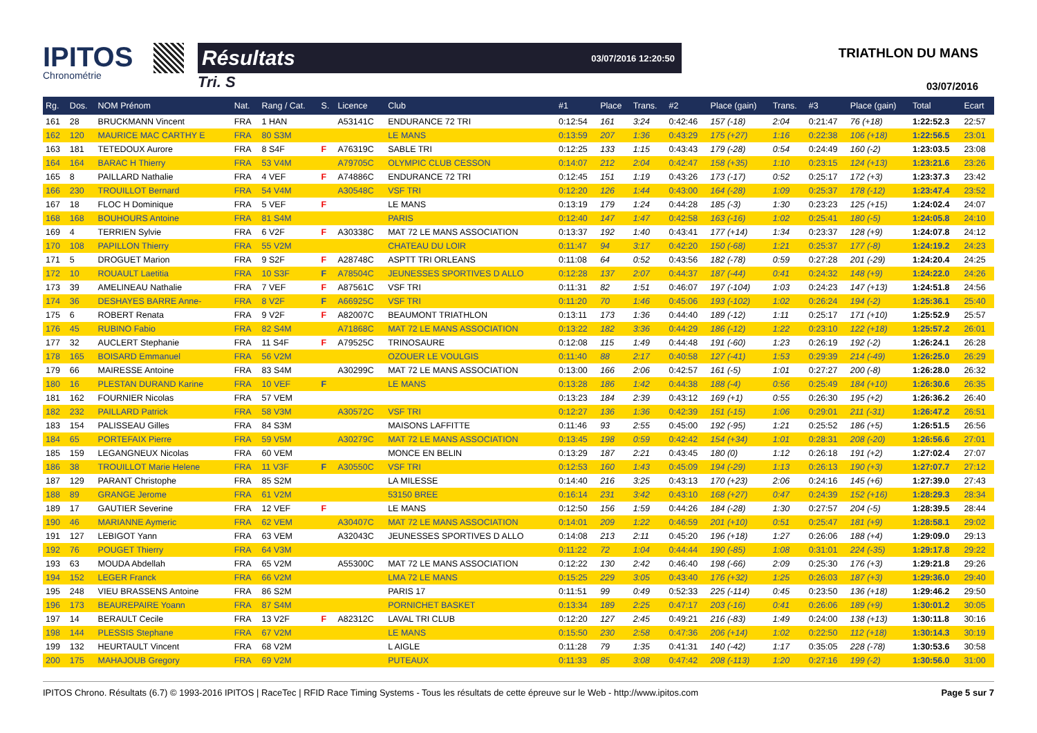IPITOS
Chronométrie
Résultats 03/07/2016 12:20:50
Tri. S
TRIATHLON DU MANS
03/07/2016
| Rg. | Dos. | NOM Prénom | Nat. | Rang / Cat. | S. | Licence | Club | #1 | Place | Trans. | #2 | Place (gain) | Trans. | #3 | Place (gain) | Total | Ecart |
| --- | --- | --- | --- | --- | --- | --- | --- | --- | --- | --- | --- | --- | --- | --- | --- | --- | --- |
| 161 | 28 | BRUCKMANN Vincent | FRA | 1 HAN | | A53141C | ENDURANCE 72 TRI | 0:12:54 | 161 | 3:24 | 0:42:46 | 157 (-18) | 2:04 | 0:21:47 | 76 (+18) | 1:22:52.3 | 22:57 |
| 162 | 120 | MAURICE MAC CARTHY E | FRA | 80 S3M | | | LE MANS | 0:13:59 | 207 | 1:36 | 0:43:29 | 175 (+27) | 1:16 | 0:22:38 | 106 (+18) | 1:22:56.5 | 23:01 |
| 163 | 181 | TETEDOUX Aurore | FRA | 8 S4F | F | A76319C | SABLE TRI | 0:12:25 | 133 | 1:15 | 0:43:43 | 179 (-28) | 0:54 | 0:24:49 | 160 (-2) | 1:23:03.5 | 23:08 |
| 164 | 164 | BARAC H Thierry | FRA | 53 V4M | | A79705C | OLYMPIC CLUB CESSON | 0:14:07 | 212 | 2:04 | 0:42:47 | 158 (+35) | 1:10 | 0:23:15 | 124 (+13) | 1:23:21.6 | 23:26 |
| 165 | 8 | PAILLARD Nathalie | FRA | 4 VEF | F | A74886C | ENDURANCE 72 TRI | 0:12:45 | 151 | 1:19 | 0:43:26 | 173 (-17) | 0:52 | 0:25:17 | 172 (+3) | 1:23:37.3 | 23:42 |
| 166 | 230 | TROUILLOT Bernard | FRA | 54 V4M | | A30548C | VSF TRI | 0:12:20 | 126 | 1:44 | 0:43:00 | 164 (-28) | 1:09 | 0:25:37 | 178 (-12) | 1:23:47.4 | 23:52 |
| 167 | 18 | FLOC H Dominique | FRA | 5 VEF | F | | LE MANS | 0:13:19 | 179 | 1:24 | 0:44:28 | 185 (-3) | 1:30 | 0:23:23 | 125 (+15) | 1:24:02.4 | 24:07 |
| 168 | 168 | BOUHOURS Antoine | FRA | 81 S4M | | | PARIS | 0:12:40 | 147 | 1:47 | 0:42:58 | 163 (-16) | 1:02 | 0:25:41 | 180 (-5) | 1:24:05.8 | 24:10 |
| 169 | 4 | TERRIEN Sylvie | FRA | 6 V2F | F | A30338C | MAT 72 LE MANS ASSOCIATION | 0:13:37 | 192 | 1:40 | 0:43:41 | 177 (+14) | 1:34 | 0:23:37 | 128 (+9) | 1:24:07.8 | 24:12 |
| 170 | 108 | PAPILLON Thierry | FRA | 55 V2M | | | CHATEAU DU LOIR | 0:11:47 | 94 | 3:17 | 0:42:20 | 150 (-68) | 1:21 | 0:25:37 | 177 (-8) | 1:24:19.2 | 24:23 |
| 171 | 5 | DROGUET Marion | FRA | 9 S2F | F | A28748C | ASPTT TRI ORLEANS | 0:11:08 | 64 | 0:52 | 0:43:56 | 182 (-78) | 0:59 | 0:27:28 | 201 (-29) | 1:24:20.4 | 24:25 |
| 172 | 10 | ROUAULT Laetitia | FRA | 10 S3F | F | A78504C | JEUNESSES SPORTIVES D ALLO | 0:12:28 | 137 | 2:07 | 0:44:37 | 187 (-44) | 0:41 | 0:24:32 | 148 (+9) | 1:24:22.0 | 24:26 |
| 173 | 39 | AMELINEAU Nathalie | FRA | 7 VEF | F | A87561C | VSF TRI | 0:11:31 | 82 | 1:51 | 0:46:07 | 197 (-104) | 1:03 | 0:24:23 | 147 (+13) | 1:24:51.8 | 24:56 |
| 174 | 36 | DESHAYES BARRE Anne- | FRA | 8 V2F | F | A66925C | VSF TRI | 0:11:20 | 70 | 1:46 | 0:45:06 | 193 (-102) | 1:02 | 0:26:24 | 194 (-2) | 1:25:36.1 | 25:40 |
| 175 | 6 | ROBERT Renata | FRA | 9 V2F | F | A82007C | BEAUMONT TRIATHLON | 0:13:11 | 173 | 1:36 | 0:44:40 | 189 (-12) | 1:11 | 0:25:17 | 171 (+10) | 1:25:52.9 | 25:57 |
| 176 | 45 | RUBINO Fabio | FRA | 82 S4M | | A71868C | MAT 72 LE MANS ASSOCIATION | 0:13:22 | 182 | 3:36 | 0:44:29 | 186 (-12) | 1:22 | 0:23:10 | 122 (+18) | 1:25:57.2 | 26:01 |
| 177 | 32 | AUCLERT Stephanie | FRA | 11 S4F | F | A79525C | TRINOSAURE | 0:12:08 | 115 | 1:49 | 0:44:48 | 191 (-60) | 1:23 | 0:26:19 | 192 (-2) | 1:26:24.1 | 26:28 |
| 178 | 165 | BOISARD Emmanuel | FRA | 56 V2M | | | OZOUER LE VOULGIS | 0:11:40 | 88 | 2:17 | 0:40:58 | 127 (-41) | 1:53 | 0:29:39 | 214 (-49) | 1:26:25.0 | 26:29 |
| 179 | 66 | MAIRESSE Antoine | FRA | 83 S4M | | A30299C | MAT 72 LE MANS ASSOCIATION | 0:13:00 | 166 | 2:06 | 0:42:57 | 161 (-5) | 1:01 | 0:27:27 | 200 (-8) | 1:26:28.0 | 26:32 |
| 180 | 16 | PLESTAN DURAND Karine | FRA | 10 VEF | F | | LE MANS | 0:13:28 | 186 | 1:42 | 0:44:38 | 188 (-4) | 0:56 | 0:25:49 | 184 (+10) | 1:26:30.6 | 26:35 |
| 181 | 162 | FOURNIER Nicolas | FRA | 57 VEM | | | | 0:13:23 | 184 | 2:39 | 0:43:12 | 169 (+1) | 0:55 | 0:26:30 | 195 (+2) | 1:26:36.2 | 26:40 |
| 182 | 232 | PAILLARD Patrick | FRA | 58 V3M | | A30572C | VSF TRI | 0:12:27 | 136 | 1:36 | 0:42:39 | 151 (-15) | 1:06 | 0:29:01 | 211 (-31) | 1:26:47.2 | 26:51 |
| 183 | 154 | PALISSEAU Gilles | FRA | 84 S3M | | | MAISONS LAFFITTE | 0:11:46 | 93 | 2:55 | 0:45:00 | 192 (-95) | 1:21 | 0:25:52 | 186 (+5) | 1:26:51.5 | 26:56 |
| 184 | 65 | PORTEFAIX Pierre | FRA | 59 V5M | | A30279C | MAT 72 LE MANS ASSOCIATION | 0:13:45 | 198 | 0:59 | 0:42:42 | 154 (+34) | 1:01 | 0:28:31 | 208 (-20) | 1:26:56.6 | 27:01 |
| 185 | 159 | LEGANGNEUX Nicolas | FRA | 60 VEM | | | MONCE EN BELIN | 0:13:29 | 187 | 2:21 | 0:43:45 | 180 (0) | 1:12 | 0:26:18 | 191 (+2) | 1:27:02.4 | 27:07 |
| 186 | 38 | TROUILLOT Marie Helene | FRA | 11 V3F | F | A30550C | VSF TRI | 0:12:53 | 160 | 1:43 | 0:45:09 | 194 (-29) | 1:13 | 0:26:13 | 190 (+3) | 1:27:07.7 | 27:12 |
| 187 | 129 | PARANT Christophe | FRA | 85 S2M | | | LA MILESSE | 0:14:40 | 216 | 3:25 | 0:43:13 | 170 (+23) | 2:06 | 0:24:16 | 145 (+6) | 1:27:39.0 | 27:43 |
| 188 | 89 | GRANGE Jerome | FRA | 61 V2M | | | 53150 BREE | 0:16:14 | 231 | 3:42 | 0:43:10 | 168 (+27) | 0:47 | 0:24:39 | 152 (+16) | 1:28:29.3 | 28:34 |
| 189 | 17 | GAUTIER Severine | FRA | 12 VEF | F | | LE MANS | 0:12:50 | 156 | 1:59 | 0:44:26 | 184 (-28) | 1:30 | 0:27:57 | 204 (-5) | 1:28:39.5 | 28:44 |
| 190 | 46 | MARIANNE Aymeric | FRA | 62 VEM | | A30407C | MAT 72 LE MANS ASSOCIATION | 0:14:01 | 209 | 1:22 | 0:46:59 | 201 (+10) | 0:51 | 0:25:47 | 181 (+9) | 1:28:58.1 | 29:02 |
| 191 | 127 | LEBIGOT Yann | FRA | 63 VEM | | A32043C | JEUNESSES SPORTIVES D ALLO | 0:14:08 | 213 | 2:11 | 0:45:20 | 196 (+18) | 1:27 | 0:26:06 | 188 (+4) | 1:29:09.0 | 29:13 |
| 192 | 76 | POUGET Thierry | FRA | 64 V3M | | | | 0:11:22 | 72 | 1:04 | 0:44:44 | 190 (-85) | 1:08 | 0:31:01 | 224 (-35) | 1:29:17.8 | 29:22 |
| 193 | 63 | MOUDA Abdellah | FRA | 65 V2M | | A55300C | MAT 72 LE MANS ASSOCIATION | 0:12:22 | 130 | 2:42 | 0:46:40 | 198 (-66) | 2:09 | 0:25:30 | 176 (+3) | 1:29:21.8 | 29:26 |
| 194 | 152 | LEGER Franck | FRA | 66 V2M | | | LMA 72 LE MANS | 0:15:25 | 229 | 3:05 | 0:43:40 | 176 (+32) | 1:25 | 0:26:03 | 187 (+3) | 1:29:36.0 | 29:40 |
| 195 | 248 | VIEU BRASSENS Antoine | FRA | 86 S2M | | | PARIS 17 | 0:11:51 | 99 | 0:49 | 0:52:33 | 225 (-114) | 0:45 | 0:23:50 | 136 (+18) | 1:29:46.2 | 29:50 |
| 196 | 173 | BEAUREPAIRE Yoann | FRA | 87 S4M | | | PORNICHET BASKET | 0:13:34 | 189 | 2:25 | 0:47:17 | 203 (-16) | 0:41 | 0:26:06 | 189 (+9) | 1:30:01.2 | 30:05 |
| 197 | 14 | BERAULT Cecile | FRA | 13 V2F | F | A82312C | LAVAL TRI CLUB | 0:12:20 | 127 | 2:45 | 0:49:21 | 216 (-83) | 1:49 | 0:24:00 | 138 (+13) | 1:30:11.8 | 30:16 |
| 198 | 144 | PLESSIS Stephane | FRA | 67 V2M | | | LE MANS | 0:15:50 | 230 | 2:58 | 0:47:36 | 206 (+14) | 1:02 | 0:22:50 | 112 (+18) | 1:30:14.3 | 30:19 |
| 199 | 132 | HEURTAULT Vincent | FRA | 68 V2M | | | L AIGLE | 0:11:28 | 79 | 1:35 | 0:41:31 | 140 (-42) | 1:17 | 0:35:05 | 228 (-78) | 1:30:53.6 | 30:58 |
| 200 | 175 | MAHAJOUB Gregory | FRA | 69 V2M | | | PUTEAUX | 0:11:33 | 85 | 3:08 | 0:47:42 | 208 (-113) | 1:20 | 0:27:16 | 199 (-2) | 1:30:56.0 | 31:00 |
IPITOS Chrono. Résultats (6.7) © 1993-2016 IPITOS | RaceTec | RFID Race Timing Systems - Tous les résultats de cette épreuve sur le Web - http://www.ipitos.com Page 5 sur 7